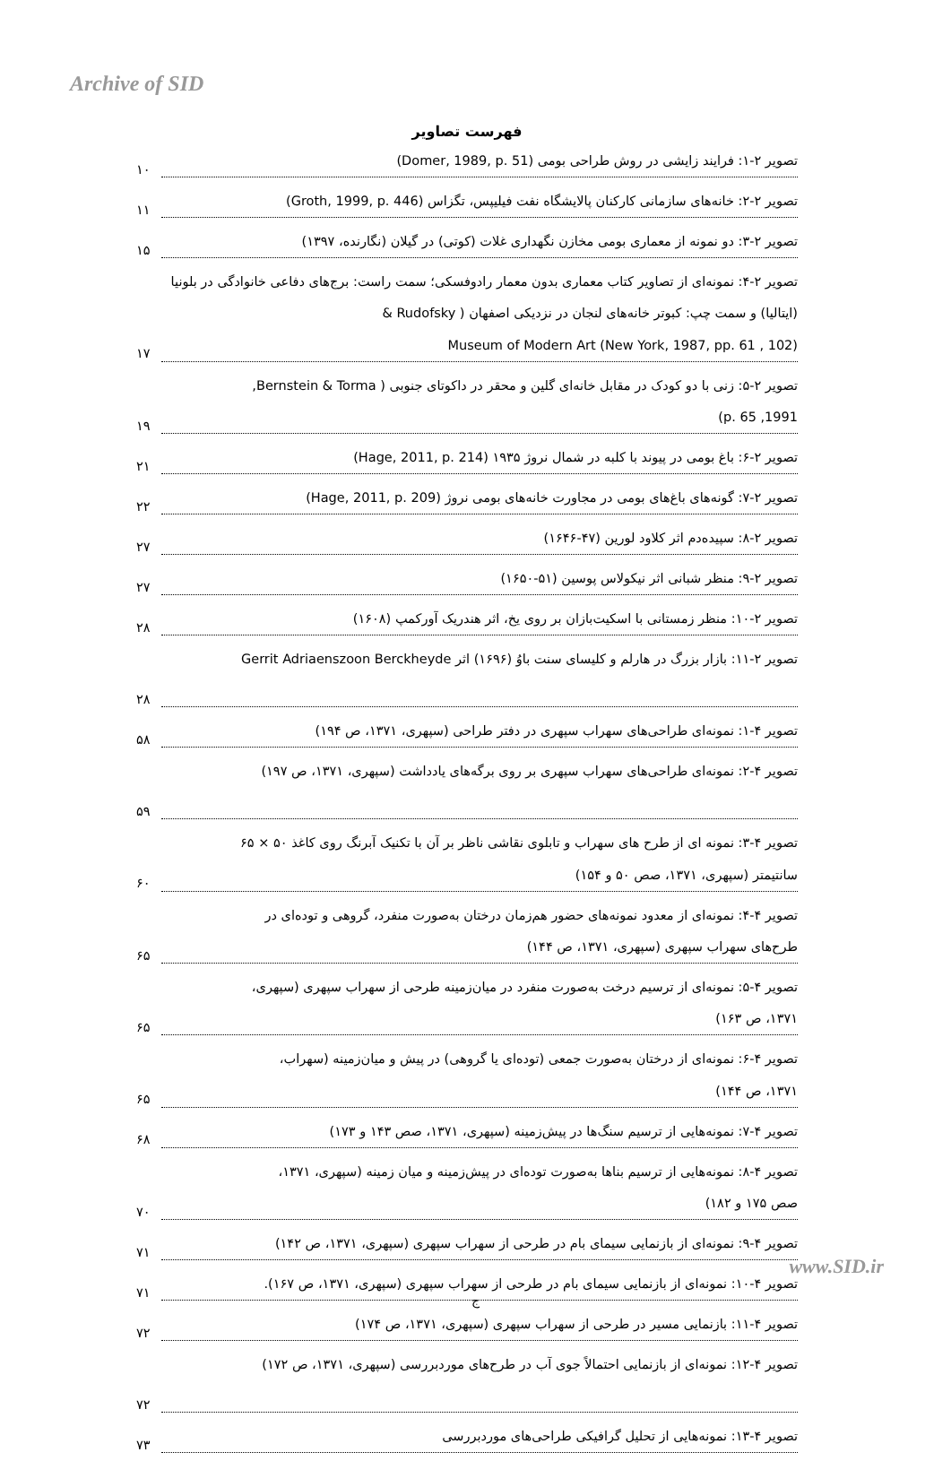Archive of SID
فهرست تصاویر
تصویر ۲-۱: فرایند زایشی در روش طراحی بومی (Domer, 1989, p. 51)
۱۰
تصویر ۲-۲: خانه‌های سازمانی کارکنان پالایشگاه نفت فیلیپس، تگزاس (Groth, 1999, p. 446)
۱۱
تصویر ۲-۳: دو نمونه از معماری بومی مخازن نگهداری غلات (کوتی) در گیلان (نگارنده، ۱۳۹۷)
۱۵
تصویر ۲-۴: نمونه‌ای از تصاویر کتاب معماری بدون معمار رادوفسکی؛ سمت راست: برج‌های دفاعی خانوادگی در بلونیا (ایتالیا) و سمت چپ: کبوتر خانه‌های لنجان در نزدیکی اصفهان ( Rudofsky &
Museum of Modern Art (New York, 1987, pp. 61 , 102)
۱۷
تصویر ۲-۵: زنی با دو کودک در مقابل خانه‌ای گلین و محقر در داکوتای جنوبی ( Bernstein & Torma,
1991, p. 65)
۱۹
تصویر ۲-۶: باغ بومی در پیوند با کلبه در شمال نروژ ۱۹۳۵ (Hage, 2011, p. 214)
۲۱
تصویر ۲-۷: گونه‌های باغ‌های بومی در مجاورت خانه‌های بومی نروژ (Hage, 2011, p. 209)
۲۲
تصویر ۲-۸: سپیده‌دم اثر کلاود لورین (۴۷-۱۶۴۶)
۲۷
تصویر ۲-۹: منظر شبانی اثر نیکولاس پوسین (۵۱-۱۶۵۰)
۲۷
تصویر ۲-۱۰: منظر زمستانی با اسکیت‌بازان بر روی یخ، اثر هندریک آورکمپ (۱۶۰۸)
۲۸
تصویر ۲-۱۱: بازار بزرگ در هارلم و کلیسای سنت باوُ (۱۶۹۶) اثر Gerrit Adriaenszoon Berckheyde
۲۸
تصویر ۴-۱: نمونه‌ای طراحی‌های سهراب سپهری در دفتر طراحی (سپهری، ۱۳۷۱، ص ۱۹۴)
۵۸
تصویر ۴-۲: نمونه‌ای طراحی‌های سهراب سپهری بر روی برگه‌های یادداشت (سپهری، ۱۳۷۱، ص ۱۹۷)
۵۹
تصویر ۴-۳: نمونه ای از طرح های سهراب و تابلوی نقاشی ناظر بر آن با تکنیک آبرنگ روی کاغذ ۵۰ × ۶۵
سانتیمتر (سپهری، ۱۳۷۱، صص ۵۰ و ۱۵۴)
۶۰
تصویر ۴-۴: نمونه‌ای از معدود نمونه‌های حضور هم‌زمان درختان به‌صورت منفرد، گروهی و توده‌ای در
طرح‌های سهراب سپهری (سپهری، ۱۳۷۱، ص ۱۴۴)
۶۵
تصویر ۴-۵: نمونه‌ای از ترسیم درخت به‌صورت منفرد در میان‌زمینه طرحی از سهراب سپهری (سپهری،
۱۳۷۱، ص ۱۶۳)
۶۵
تصویر ۴-۶: نمونه‌ای از درختان به‌صورت جمعی (توده‌ای یا گروهی) در پیش و میان‌زمینه (سهراب،
۱۳۷۱، ص ۱۴۴)
۶۵
تصویر ۴-۷: نمونه‌هایی از ترسیم سنگ‌ها در پیش‌زمینه (سپهری، ۱۳۷۱، صص ۱۴۳ و ۱۷۳)
۶۸
تصویر ۴-۸: نمونه‌هایی از ترسیم بناها به‌صورت توده‌ای در پیش‌زمینه و میان زمینه (سپهری، ۱۳۷۱،
صص ۱۷۵ و ۱۸۲)
۷۰
تصویر ۴-۹: نمونه‌ای از بازنمایی سیمای بام در طرحی از سهراب سپهری (سپهری، ۱۳۷۱، ص ۱۴۲)
۷۱
تصویر ۴-۱۰: نمونه‌ای از بازنمایی سیمای بام در طرحی از سهراب سپهری (سپهری، ۱۳۷۱، ص ۱۶۷).
۷۱
تصویر ۴-۱۱: بازنمایی مسیر در طرحی از سهراب سپهری (سپهری، ۱۳۷۱، ص ۱۷۴)
۷۲
تصویر ۴-۱۲: نمونه‌ای از بازنمایی احتمالاً جوی آب در طرح‌های موردبررسی (سپهری، ۱۳۷۱، ص ۱۷۲)
۷۲
تصویر ۴-۱۳: نمونه‌هایی از تحلیل گرافیکی طراحی‌های موردبررسی
۷۳
www.SID.ir
ج